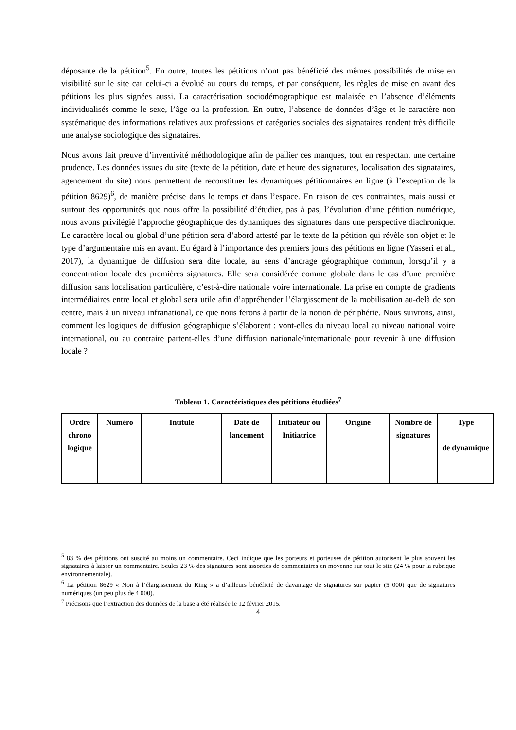déposante de la pétition<sup>5</sup>. En outre, toutes les pétitions n’ont pas bénéficié des mêmes possibilités de mise en visibilité sur le site car celui-ci a évolué au cours du temps, et par conséquent, les règles de mise en avant des pétitions les plus signées aussi. La caractérisation sociodémographique est malaisée en l’absence d’éléments individualisés comme le sexe, l’âge ou la profession. En outre, l’absence de données d’âge et le caractère non systématique des informations relatives aux professions et catégories sociales des signataires rendent très difficile une analyse sociologique des signataires.
Nous avons fait preuve d’inventivité méthodologique afin de pallier ces manques, tout en respectant une certaine prudence. Les données issues du site (texte de la pétition, date et heure des signatures, localisation des signataires, agencement du site) nous permettent de reconstituer les dynamiques pétitionnaires en ligne (à l’exception de la pétition 8629)<sup>6</sup>, de manière précise dans le temps et dans l’espace. En raison de ces contraintes, mais aussi et surtout des opportunités que nous offre la possibilité d’étudier, pas à pas, l’évolution d’une pétition numérique, nous avons privilégié l’approche géographique des dynamiques des signatures dans une perspective diachronique. Le caractère local ou global d’une pétition sera d’abord attesté par le texte de la pétition qui révèle son objet et le type d’argumentaire mis en avant. Eu égard à l’importance des premiers jours des pétitions en ligne (Yasseri et al., 2017), la dynamique de diffusion sera dite locale, au sens d’ancrage géographique commun, lorsqu’il y a concentration locale des premières signatures. Elle sera considérée comme globale dans le cas d’une première diffusion sans localisation particulière, c’est-à-dire nationale voire internationale. La prise en compte de gradients intermédiaires entre local et global sera utile afin d’appréhender l’élargissement de la mobilisation au-delà de son centre, mais à un niveau infranational, ce que nous ferons à partir de la notion de périphérie. Nous suivrons, ainsi, comment les logiques de diffusion géographique s’élaborent : vont-elles du niveau local au niveau national voire international, ou au contraire partent-elles d’une diffusion nationale/internationale pour revenir à une diffusion locale ?
Tableau 1. Caractéristiques des pétitions étudiées<sup>7</sup>
| Ordre chrono logique | Numéro | Intitulé | Date de lancement | Initiateur ou Initiatrice | Origine | Nombre de signatures | Type de dynamique |
| --- | --- | --- | --- | --- | --- | --- | --- |
<sup>5</sup> 83 % des pétitions ont suscité au moins un commentaire. Ceci indique que les porteurs et porteuses de pétition autorisent le plus souvent les signataires à laisser un commentaire. Seules 23 % des signatures sont assorties de commentaires en moyenne sur tout le site (24 % pour la rubrique environnementale).
<sup>6</sup> La pétition 8629 « Non à l’élargissement du Ring » a d’ailleurs bénéficié de davantage de signatures sur papier (5 000) que de signatures numériques (un peu plus de 4 000).
<sup>7</sup> Précisons que l’extraction des données de la base a été réalisée le 12 février 2015.
4